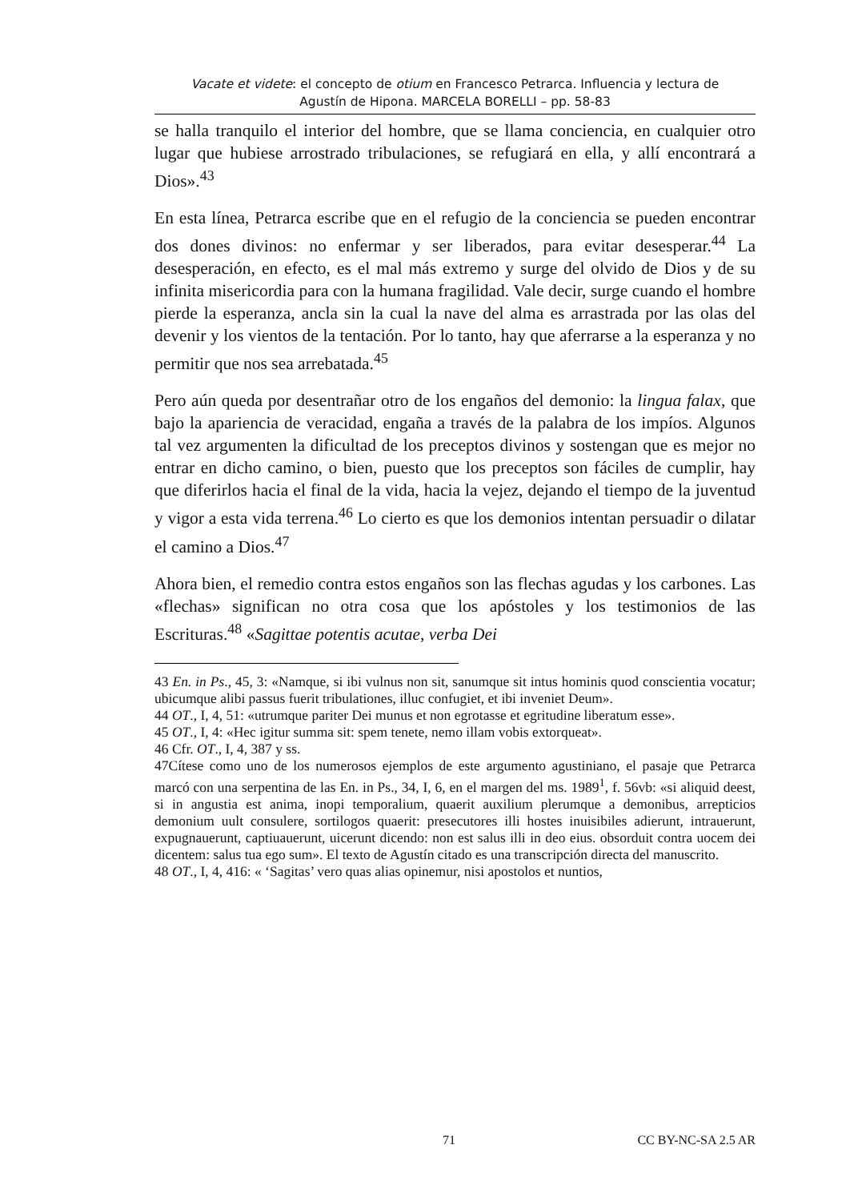Vacate et videte: el concepto de otium en Francesco Petrarca. Influencia y lectura de
Agustín de Hipona. MARCELA BORELLI – pp. 58-83
se halla tranquilo el interior del hombre, que se llama conciencia, en cualquier otro lugar que hubiese arrostrado tribulaciones, se refugiará en ella, y allí encontrará a Dios».<sup>43</sup>
En esta línea, Petrarca escribe que en el refugio de la conciencia se pueden encontrar dos dones divinos: no enfermar y ser liberados, para evitar desesperar.<sup>44</sup> La desesperación, en efecto, es el mal más extremo y surge del olvido de Dios y de su infinita misericordia para con la humana fragilidad. Vale decir, surge cuando el hombre pierde la esperanza, ancla sin la cual la nave del alma es arrastrada por las olas del devenir y los vientos de la tentación. Por lo tanto, hay que aferrarse a la esperanza y no permitir que nos sea arrebatada.<sup>45</sup>
Pero aún queda por desentrañar otro de los engaños del demonio: la lingua falax, que bajo la apariencia de veracidad, engaña a través de la palabra de los impíos. Algunos tal vez argumenten la dificultad de los preceptos divinos y sostengan que es mejor no entrar en dicho camino, o bien, puesto que los preceptos son fáciles de cumplir, hay que diferirlos hacia el final de la vida, hacia la vejez, dejando el tiempo de la juventud y vigor a esta vida terrena.<sup>46</sup> Lo cierto es que los demonios intentan persuadir o dilatar el camino a Dios.<sup>47</sup>
Ahora bien, el remedio contra estos engaños son las flechas agudas y los carbones. Las «flechas» significan no otra cosa que los apóstoles y los testimonios de las Escrituras.<sup>48</sup> «Sagittae potentis acutae, verba Dei
43 En. in Ps., 45, 3: «Namque, si ibi vulnus non sit, sanumque sit intus hominis quod conscientia vocatur; ubicumque alibi passus fuerit tribulationes, illuc confugiet, et ibi inveniet Deum».
44 OT., I, 4, 51: «utrumque pariter Dei munus et non egrotasse et egritudine liberatum esse».
45 OT., I, 4: «Hec igitur summa sit: spem tenete, nemo illam vobis extorqueat».
46 Cfr. OT., I, 4, 387 y ss.
47Cítese como uno de los numerosos ejemplos de este argumento agustiniano, el pasaje que Petrarca marcó con una serpentina de las En. in Ps., 34, I, 6, en el margen del ms. 1989<sup>1</sup>, f. 56vb: «si aliquid deest, si in angustia est anima, inopi temporalium, quaerit auxilium plerumque a demonibus, arrepticios demonium uult consulere, sortilogos quaerit: presecutores illi hostes inuisibiles adierunt, intrauerunt, expugnauerunt, captiuauerunt, uicerunt dicendo: non est salus illi in deo eius. obsorduit contra uocem dei dicentem: salus tua ego sum». El texto de Agustín citado es una transcripción directa del manuscrito.
48 OT., I, 4, 416: « ‘Sagitas’ vero quas alias opinemur, nisi apostolos et nuntios,
71 CC BY-NC-SA 2.5 AR